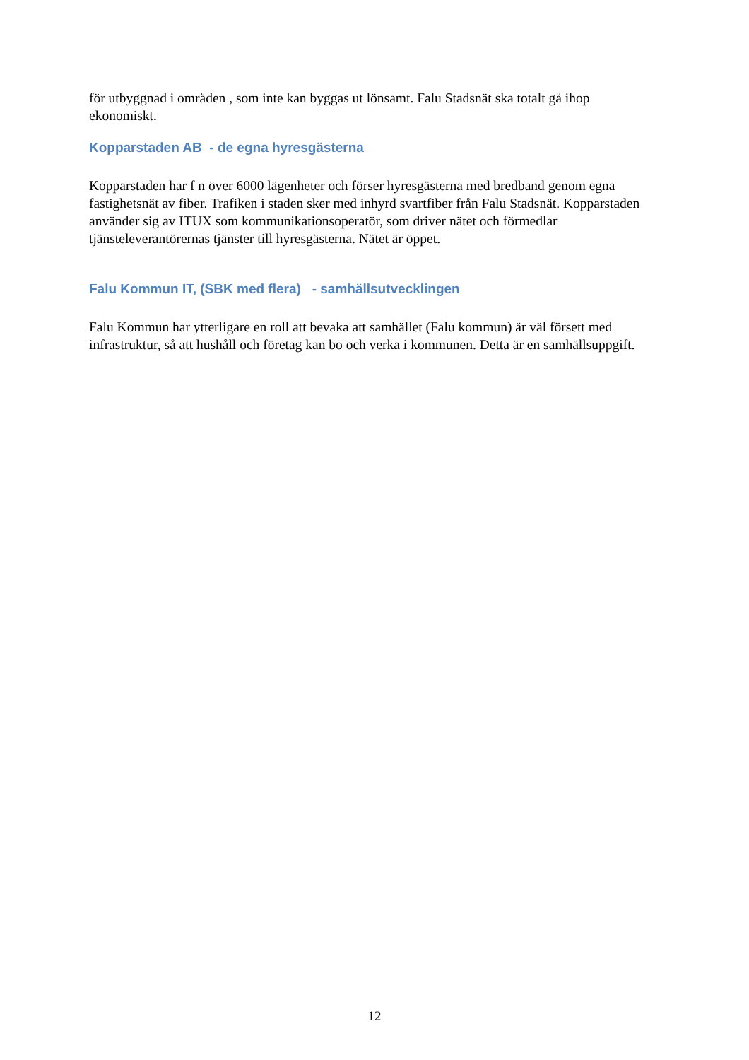för utbyggnad i områden , som inte kan byggas ut lönsamt. Falu Stadsnät ska totalt gå ihop ekonomiskt.
Kopparstaden AB - de egna hyresgästerna
Kopparstaden har f n över 6000 lägenheter och förser hyresgästerna med bredband genom egna fastighetsnät av fiber. Trafiken i staden sker med inhyrd svartfiber från Falu Stadsnät. Kopparstaden använder sig av ITUX som kommunikationsoperatör, som driver nätet och förmedlar tjänsteleverantörernas tjänster till hyresgästerna. Nätet är öppet.
Falu Kommun IT, (SBK med flera) - samhällsutvecklingen
Falu Kommun har ytterligare en roll att bevaka att samhället (Falu kommun) är väl försett med infrastruktur, så att hushåll och företag kan bo och verka i kommunen. Detta är en samhällsuppgift.
12